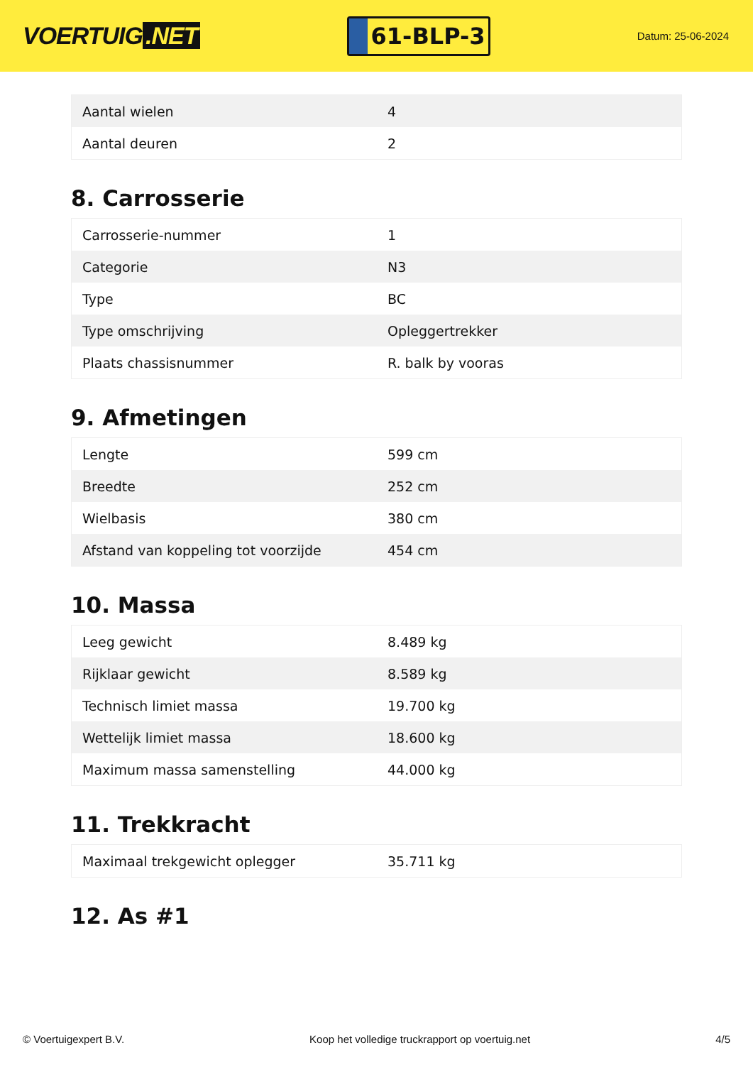VOERTUIG.NET
61-BLP-3
Datum: 25-06-2024
| Aantal wielen | 4 |
| Aantal deuren | 2 |
8. Carrosserie
| Carrosserie-nummer | 1 |
| Categorie | N3 |
| Type | BC |
| Type omschrijving | Opleggertrekker |
| Plaats chassisnummer | R. balk by vooras |
9. Afmetingen
| Lengte | 599 cm |
| Breedte | 252 cm |
| Wielbasis | 380 cm |
| Afstand van koppeling tot voorzijde | 454 cm |
10. Massa
| Leeg gewicht | 8.489 kg |
| Rijklaar gewicht | 8.589 kg |
| Technisch limiet massa | 19.700 kg |
| Wettelijk limiet massa | 18.600 kg |
| Maximum massa samenstelling | 44.000 kg |
11. Trekkracht
| Maximaal trekgewicht oplegger | 35.711 kg |
12. As #1
© Voertuigexpert B.V. Koop het volledige truckrapport op voertuig.net 4/5